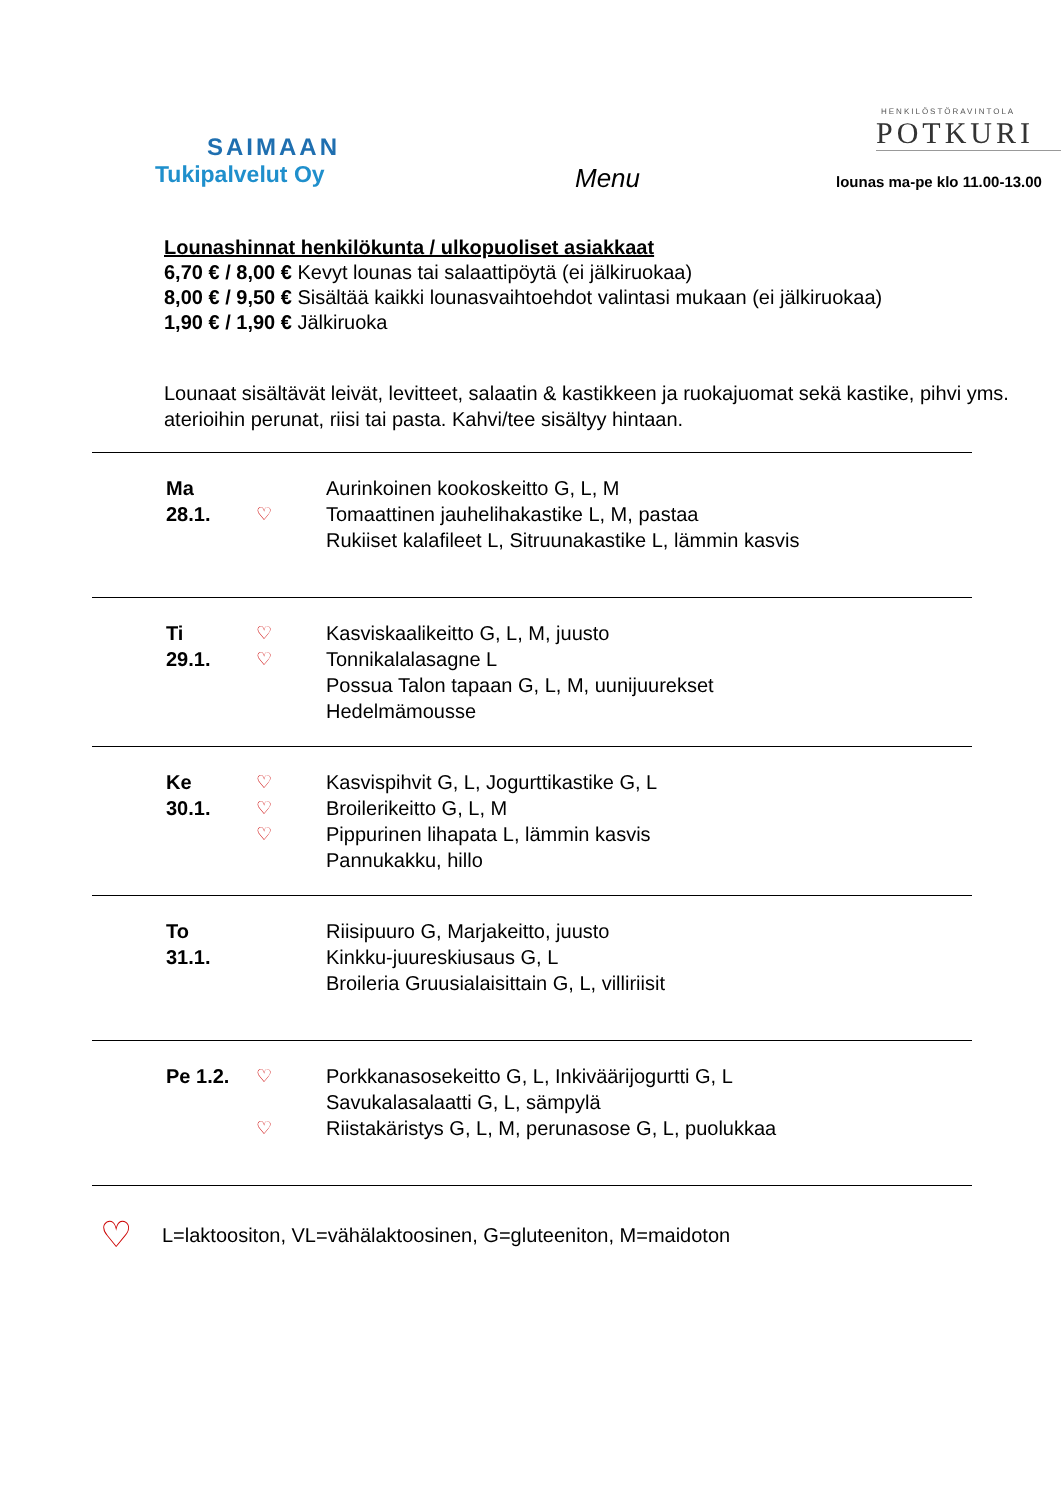SAIMAAN
Tukipalvelut Oy
Menu
HENKILÖSTÖRAVINTOLA
POTKURI
lounas ma-pe klo 11.00-13.00
Lounashinnat henkilökunta / ulkopuoliset asiakkaat
6,70 € / 8,00 € Kevyt lounas tai salaattipöytä (ei jälkiruokaa)
8,00 € / 9,50 € Sisältää kaikki lounasvaihtoehdot valintasi mukaan (ei jälkiruokaa)
1,90 € / 1,90 € Jälkiruoka
Lounaat sisältävät leivät, levitteet, salaatin & kastikkeen ja ruokajuomat sekä kastike, pihvi yms. aterioihin perunat, riisi tai pasta. Kahvi/tee sisältyy hintaan.
| Ma 28.1. | ♡ | Aurinkoinen kookoskeitto G, L, M Tomaattinen jauhelihakastike L, M, pastaa Rukiiset kalafileet L, Sitruunakastike L, lämmin kasvis |
| Ti 29.1. | ♡ ♡ | Kasviskaalikeitto G, L, M, juusto Tonnikalalasagne L Possua Talon tapaan G, L, M, uunijuurekset Hedelmämousse |
| Ke 30.1. | ♡ ♡ ♡ | Kasvispihvit G, L, Jogurttikastike G, L Broilerikeitto G, L, M Pippurinen lihapata L, lämmin kasvis Pannukakku, hillo |
| To 31.1. | | Riisipuuro G, Marjakeitto, juusto Kinkku-juureskiusaus G, L Broileria Gruusialaisittain G, L, villiriisit |
| Pe 1.2. | ♡ ♡ | Porkkanasosekeitto G, L, Inkiväärijogurtti G, L Savukalasalaatti G, L, sämpylä Riistakäristys G, L, M, perunasose G, L, puolukkaa |
♡ L=laktoositon, VL=vähälaktoosinen, G=gluteeniton, M=maidoton